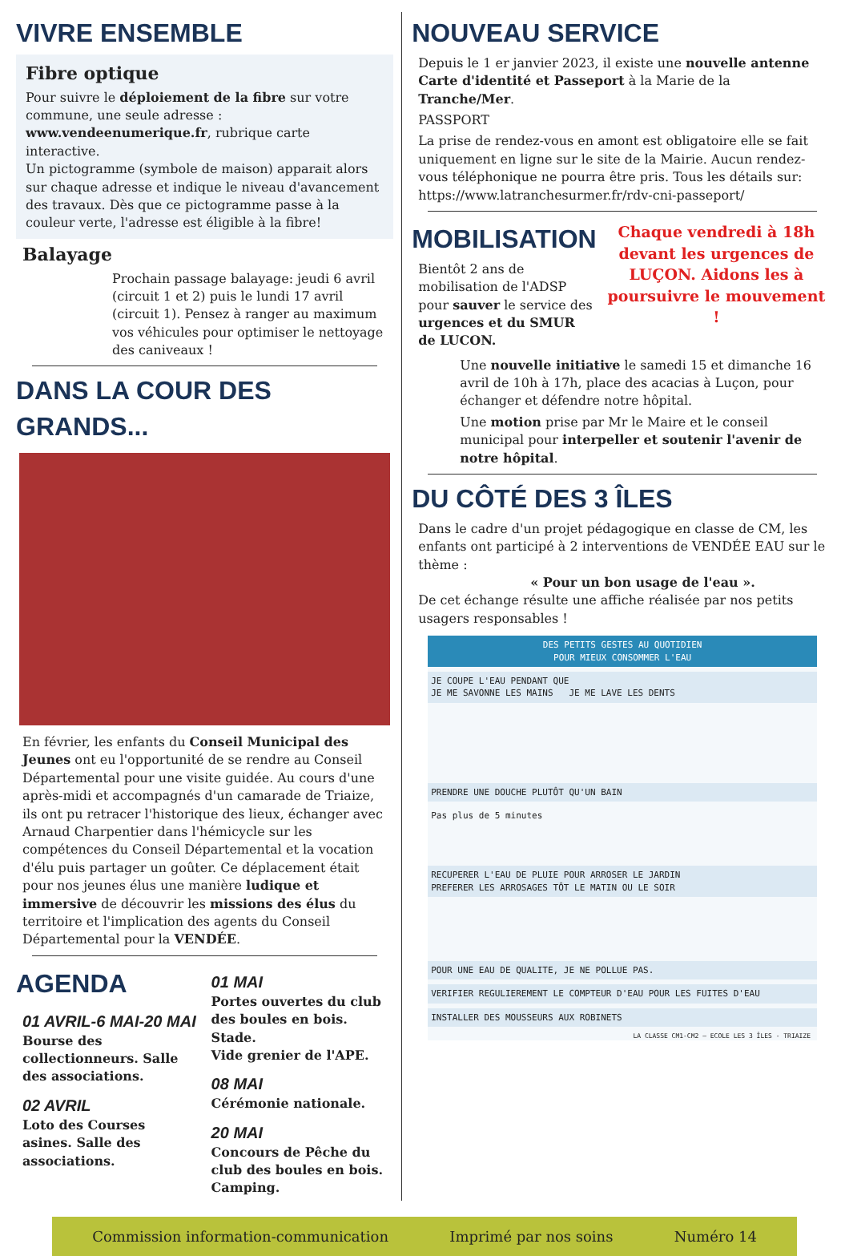VIVRE ENSEMBLE
Fibre optique
Pour suivre le déploiement de la fibre sur votre commune, une seule adresse : www.vendeenumerique.fr, rubrique carte interactive.
Un pictogramme (symbole de maison) apparait alors sur chaque adresse et indique le niveau d'avancement des travaux. Dès que ce pictogramme passe à la couleur verte, l'adresse est éligible à la fibre!
Balayage
Prochain passage balayage: jeudi 6 avril (circuit 1 et 2) puis le lundi 17 avril (circuit 1). Pensez à ranger au maximum vos véhicules pour optimiser le nettoyage des caniveaux !
DANS LA COUR DES GRANDS...
En février, les enfants du Conseil Municipal des Jeunes ont eu l'opportunité de se rendre au Conseil Départemental pour une visite guidée. Au cours d'une après-midi et accompagnés d'un camarade de Triaize, ils ont pu retracer l'historique des lieux, échanger avec Arnaud Charpentier dans l'hémicycle sur les compétences du Conseil Départemental et la vocation d'élu puis partager un goûter. Ce déplacement était pour nos jeunes élus une manière ludique et immersive de découvrir les missions des élus du territoire et l'implication des agents du Conseil Départemental pour la VENDÉE.
AGENDA
01 AVRIL-6 MAI-20 MAI
Bourse des collectionneurs. Salle des associations.
02 AVRIL
Loto des Courses asines. Salle des associations.
01 MAI
Portes ouvertes du club des boules en bois. Stade.
Vide grenier de l'APE.
08 MAI
Cérémonie nationale.
20 MAI
Concours de Pêche du club des boules en bois. Camping.
NOUVEAU SERVICE
Depuis le 1 er janvier 2023, il existe une nouvelle antenne Carte d'identité et Passeport à la Marie de la Tranche/Mer.
PASSPORT
La prise de rendez-vous en amont est obligatoire elle se fait uniquement en ligne sur le site de la Mairie. Aucun rendez-vous téléphonique ne pourra être pris. Tous les détails sur: https://www.latranchesurmer.fr/rdv-cni-passeport/
MOBILISATION
Bientôt 2 ans de mobilisation de l'ADSP pour sauver le service des urgences et du SMUR de LUCON.
Chaque vendredi à 18h devant les urgences de LUÇON. Aidons les à poursuivre le mouvement !
Une nouvelle initiative le samedi 15 et dimanche 16 avril de 10h à 17h, place des acacias à Luçon, pour échanger et défendre notre hôpital.
Une motion prise par Mr le Maire et le conseil municipal pour interpeller et soutenir l'avenir de notre hôpital.
DU CÔTÉ DES 3 ÎLES
Dans le cadre d'un projet pédagogique en classe de CM, les enfants ont participé à 2 interventions de VENDÉE EAU sur le thème :
« Pour un bon usage de l'eau ».
De cet échange résulte une affiche réalisée par nos petits usagers responsables !
DES PETITS GESTES AU QUOTIDIEN
POUR MIEUX CONSOMMER L'EAU
JE COUPE L'EAU PENDANT QUE
JE ME SAVONNE LES MAINS JE ME LAVE LES DENTS
PRENDRE UNE DOUCHE PLUTÔT QU'UN BAIN
Pas plus de 5 minutes
RECUPERER L'EAU DE PLUIE POUR ARROSER LE JARDIN
PREFERER LES ARROSAGES TÔT LE MATIN OU LE SOIR
POUR UNE EAU DE QUALITE, JE NE POLLUE PAS.
VERIFIER REGULIEREMENT LE COMPTEUR D'EAU POUR LES FUITES D'EAU
INSTALLER DES MOUSSEURS AUX ROBINETS
LA CLASSE CM1-CM2 – ECOLE LES 3 ÎLES - TRIAIZE
Commission information-communication Imprimé par nos soins Numéro 14